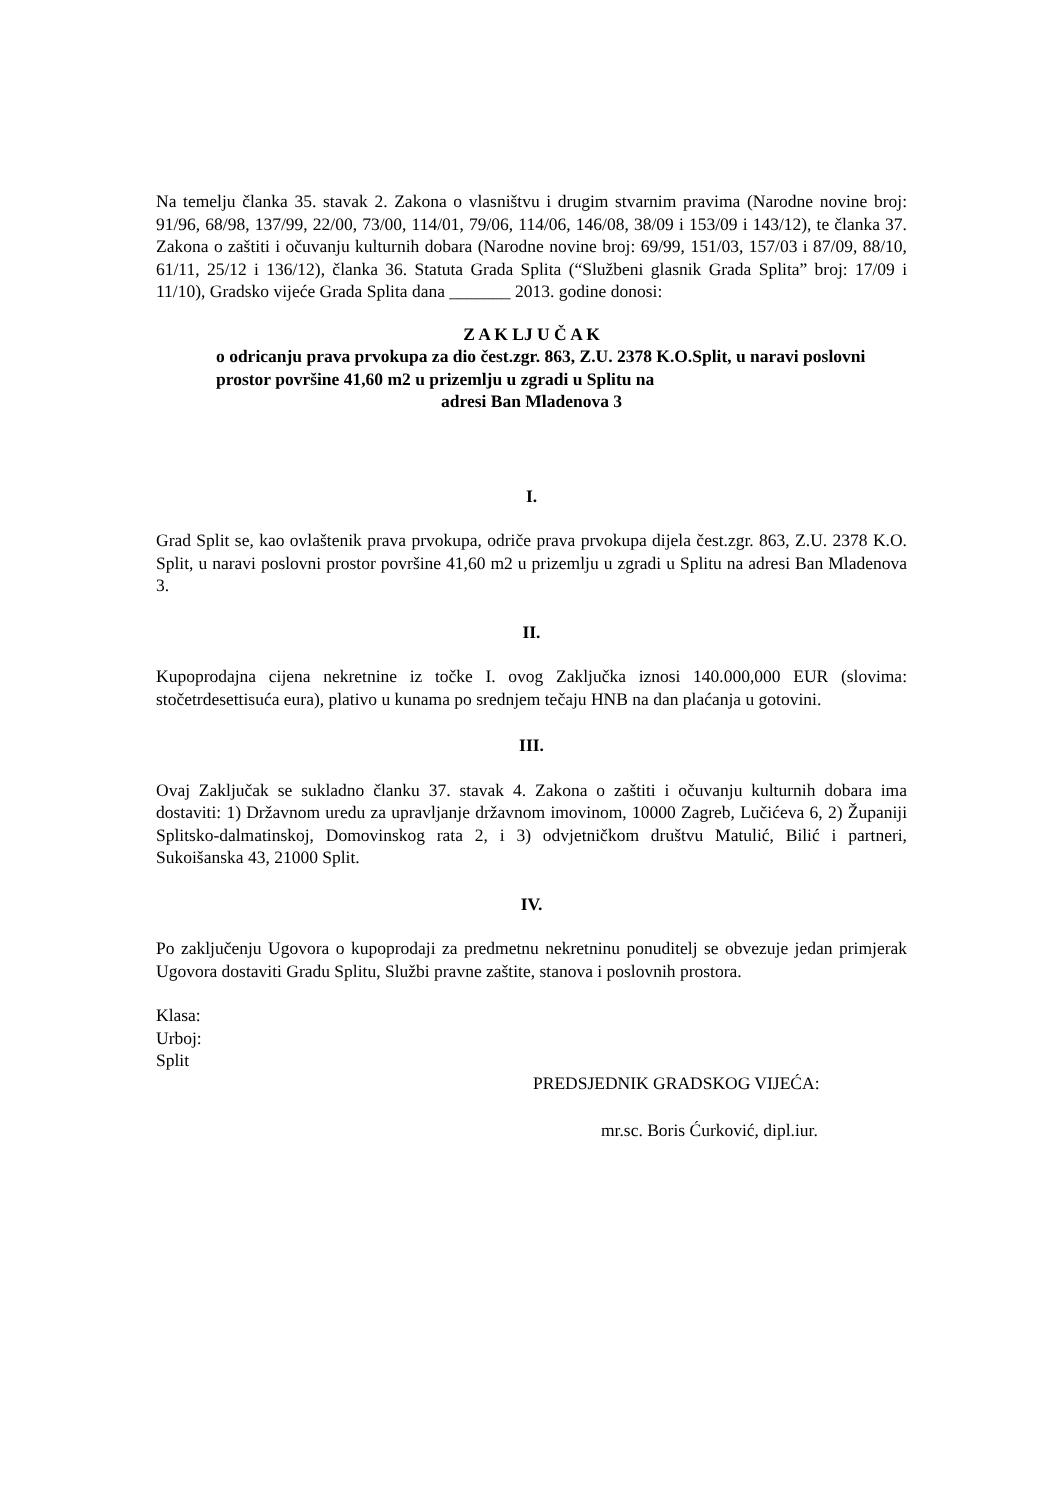Na temelju članka 35. stavak 2. Zakona o vlasništvu i drugim stvarnim pravima (Narodne novine broj: 91/96, 68/98, 137/99, 22/00, 73/00, 114/01, 79/06, 114/06, 146/08, 38/09 i 153/09 i 143/12), te članka 37. Zakona o zaštiti i očuvanju kulturnih dobara (Narodne novine broj: 69/99, 151/03, 157/03 i 87/09, 88/10, 61/11, 25/12 i 136/12), članka 36. Statuta Grada Splita (“Službeni glasnik Grada Splita” broj: 17/09 i 11/10), Gradsko vijeće Grada Splita dana _______ 2013. godine donosi:
Z A K LJ U Č A K
o odricanju prava prvokupa za dio čest.zgr. 863, Z.U. 2378 K.O.Split, u naravi poslovni prostor površine 41,60 m2 u prizemlju u zgradi u Splitu na
adresi Ban Mladenova 3
I.
Grad Split se, kao ovlaštenik prava prvokupa, odriče prava prvokupa dijela čest.zgr. 863, Z.U. 2378 K.O. Split, u naravi poslovni prostor površine 41,60 m2 u prizemlju u zgradi u Splitu na adresi Ban Mladenova 3.
II.
Kupoprodajna cijena nekretnine iz točke I. ovog Zaključka iznosi 140.000,000 EUR (slovima: stočetrdesettisuća eura), plativo u kunama po srednjem tečaju HNB na dan plaćanja u gotovini.
III.
Ovaj Zaključak se sukladno članku 37. stavak 4. Zakona o zaštiti i očuvanju kulturnih dobara ima dostaviti: 1) Državnom uredu za upravljanje državnom imovinom, 10000 Zagreb, Lučićeva 6, 2) Županiji Splitsko-dalmatinskoj, Domovinskog rata 2, i 3) odvjetničkom društvu Matulić, Bilić i partneri, Sukoišanska 43, 21000 Split.
IV.
Po zaključenju Ugovora o kupoprodaji za predmetnu nekretninu ponuditelj se obvezuje jedan primjerak Ugovora dostaviti Gradu Splitu, Službi pravne zaštite, stanova i poslovnih prostora.
Klasa:
Urboj:
Split
PREDSJEDNIK GRADSKOG VIJEĆA:
mr.sc. Boris Ćurković, dipl.iur.